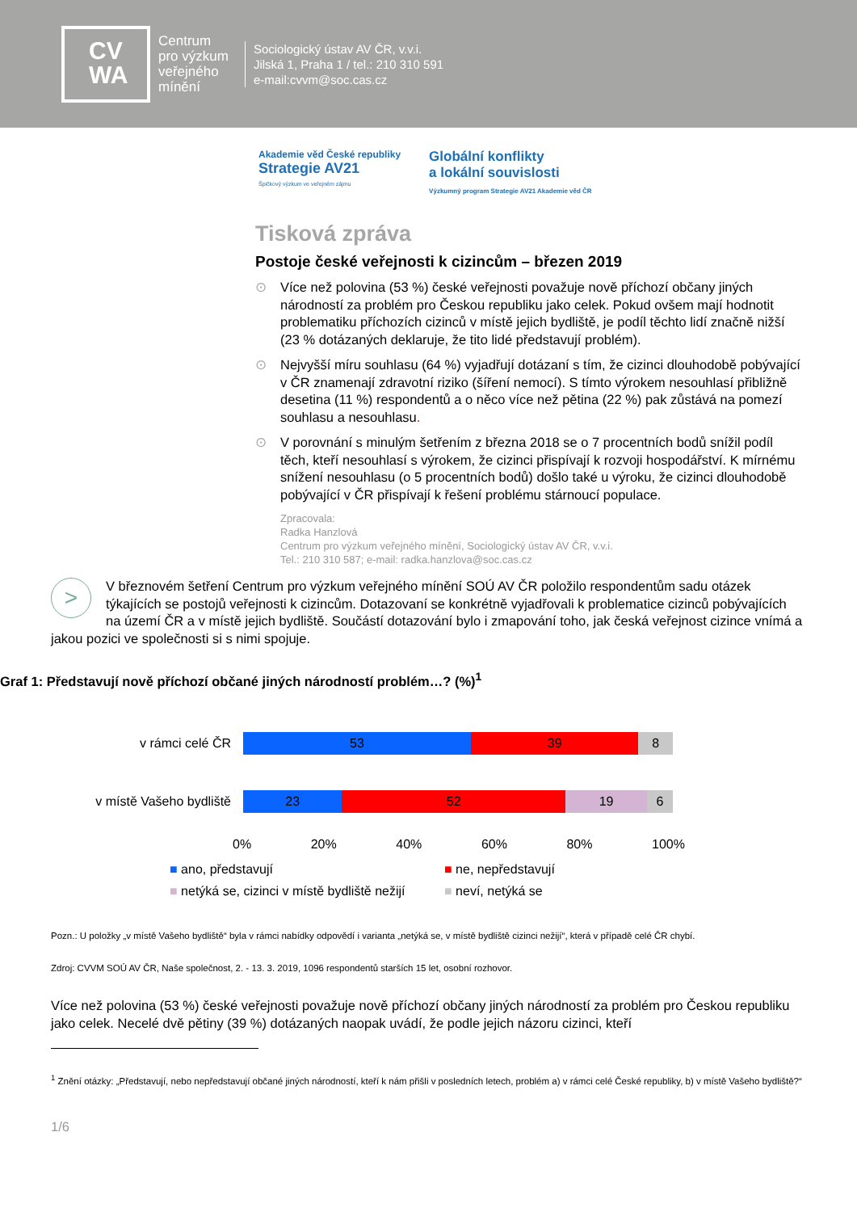CV
WA
Centrum
pro výzkum
veřejného
mínění
Sociologický ústav AV ČR, v.v.i.
Jilská 1, Praha 1 / tel.: 210 310 591
e-mail:cvvm@soc.cas.cz
Akademie věd České republiky
Strategie AV21
Špičkový výzkum ve veřejném zájmu
Globální konflikty
a lokální souvislosti
Výzkumný program Strategie AV21 Akademie věd ČR
Tisková zpráva
Postoje české veřejnosti k cizincům – březen 2019
⊙ Více než polovina (53 %) české veřejnosti považuje nově příchozí občany jiných národností za problém pro Českou republiku jako celek. Pokud ovšem mají hodnotit problematiku příchozích cizinců v místě jejich bydliště, je podíl těchto lidí značně nižší (23 % dotázaných deklaruje, že tito lidé představují problém).
⊙ Nejvyšší míru souhlasu (64 %) vyjadřují dotázaní s tím, že cizinci dlouhodobě pobývající v ČR znamenají zdravotní riziko (šíření nemocí). S tímto výrokem nesouhlasí přibližně desetina (11 %) respondentů a o něco více než pětina (22 %) pak zůstává na pomezí souhlasu a nesouhlasu.
⊙ V porovnání s minulým šetřením z března 2018 se o 7 procentních bodů snížil podíl těch, kteří nesouhlasí s výrokem, že cizinci přispívají k rozvoji hospodářství. K mírnému snížení nesouhlasu (o 5 procentních bodů) došlo také u výroku, že cizinci dlouhodobě pobývající v ČR přispívají k řešení problému stárnoucí populace.
Zpracovala:
Radka Hanzlová
Centrum pro výzkum veřejného mínění, Sociologický ústav AV ČR, v.v.i.
Tel.: 210 310 587; e-mail: radka.hanzlova@soc.cas.cz
>
V březnovém šetření Centrum pro výzkum veřejného mínění SOÚ AV ČR položilo respondentům sadu otázek týkajících se postojů veřejnosti k cizincům. Dotazovaní se konkrétně vyjadřovali k problematice cizinců pobývajících na území ČR a v místě jejich bydliště. Součástí dotazování bylo i zmapování toho, jak česká veřejnost cizince vnímá a jakou pozici ve společnosti si s nimi spojuje.
Graf 1: Představují nově příchozí občané jiných národností problém…? (%)<sup>1</sup>
v rámci celé ČR
53 39 8
v místě Vašeho bydliště
23 52 19 6
0% 20% 40% 60% 80% 100%
■ ano, představují ■ ne, nepředstavují ■ netýká se, cizinci v místě bydliště nežijí ■ neví, netýká se
Pozn.: U položky „v místě Vašeho bydliště“ byla v rámci nabídky odpovědí i varianta „netýká se, v místě bydliště cizinci nežijí“, která v případě celé ČR chybí.
Zdroj: CVVM SOÚ AV ČR, Naše společnost, 2. - 13. 3. 2019, 1096 respondentů starších 15 let, osobní rozhovor.
Více než polovina (53 %) české veřejnosti považuje nově příchozí občany jiných národností za problém pro Českou republiku jako celek. Necelé dvě pětiny (39 %) dotázaných naopak uvádí, že podle jejich názoru cizinci, kteří
<sup>1</sup> Znění otázky: „Představují, nebo nepředstavují občané jiných národností, kteří k nám přišli v posledních letech, problém a) v rámci celé České republiky, b) v místě Vašeho bydliště?“
1/6